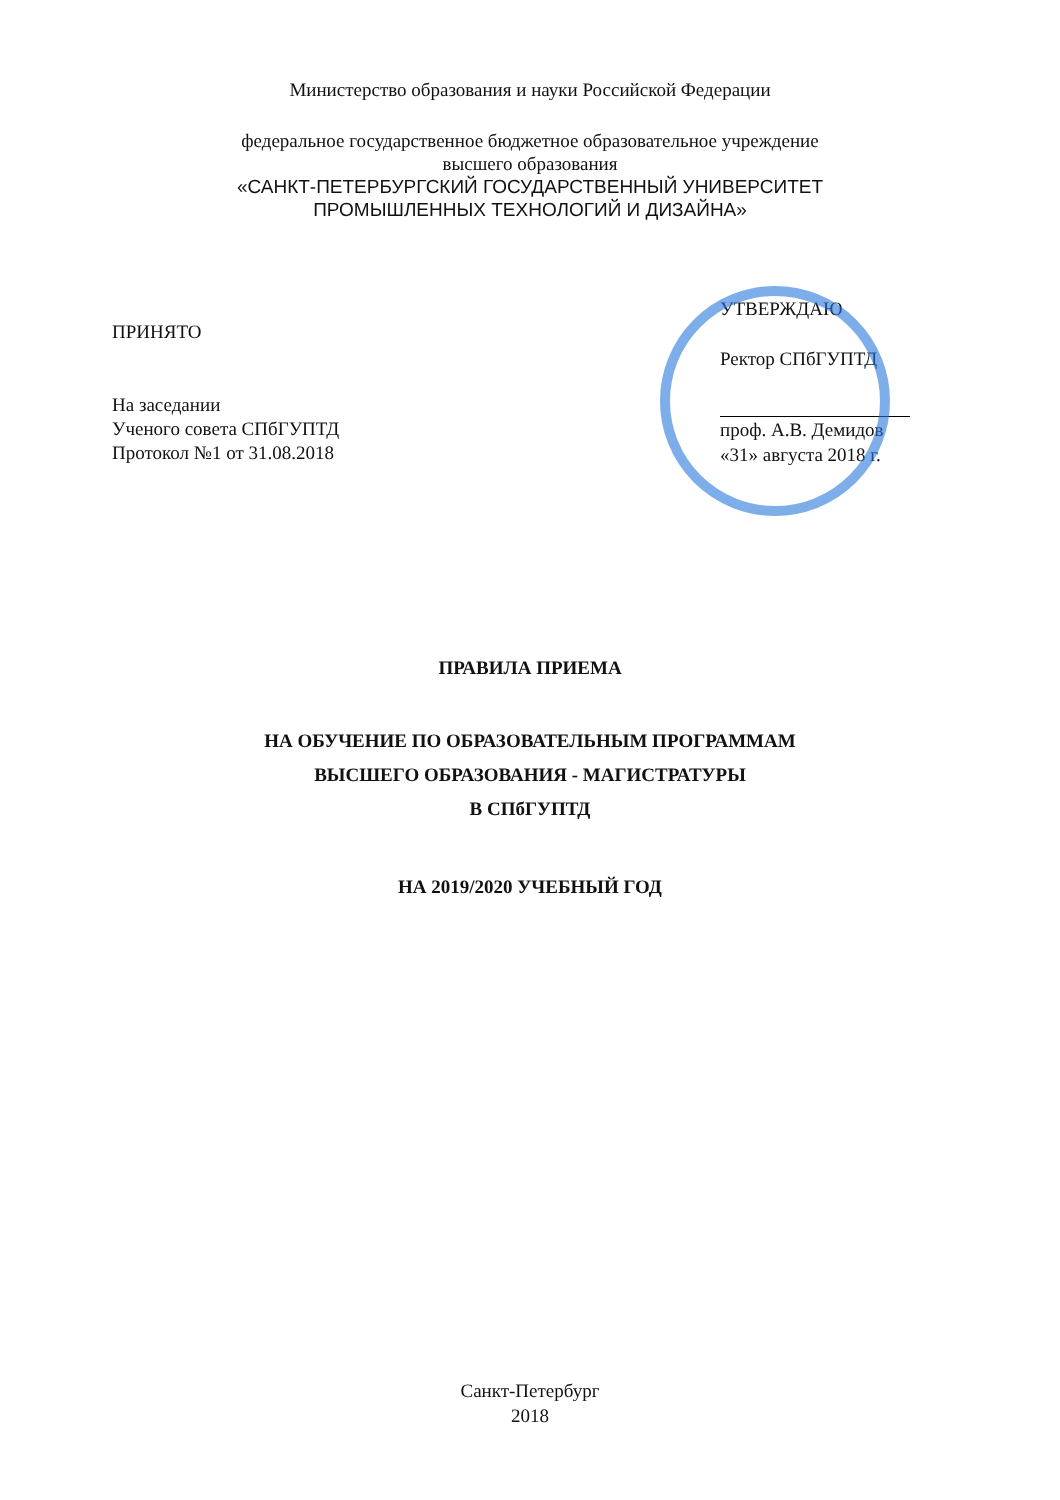Министерство образования и науки Российской Федерации
федеральное государственное бюджетное образовательное учреждение
высшего образования
«САНКТ-ПЕТЕРБУРГСКИЙ ГОСУДАРСТВЕННЫЙ УНИВЕРСИТЕТ
ПРОМЫШЛЕННЫХ ТЕХНОЛОГИЙ И ДИЗАЙНА»
ПРИНЯТО
На заседании
Ученого совета СПбГУПТД
Протокол №1 от 31.08.2018
УТВЕРЖДАЮ
Ректор СПбГУПТД
проф. А.В. Демидов
«31» августа 2018 г.
ПРАВИЛА ПРИЕМА
НА ОБУЧЕНИЕ ПО ОБРАЗОВАТЕЛЬНЫМ ПРОГРАММАМ
ВЫСШЕГО ОБРАЗОВАНИЯ - МАГИСТРАТУРЫ
В СПбГУПТД
НА 2019/2020 УЧЕБНЫЙ ГОД
Санкт-Петербург
2018